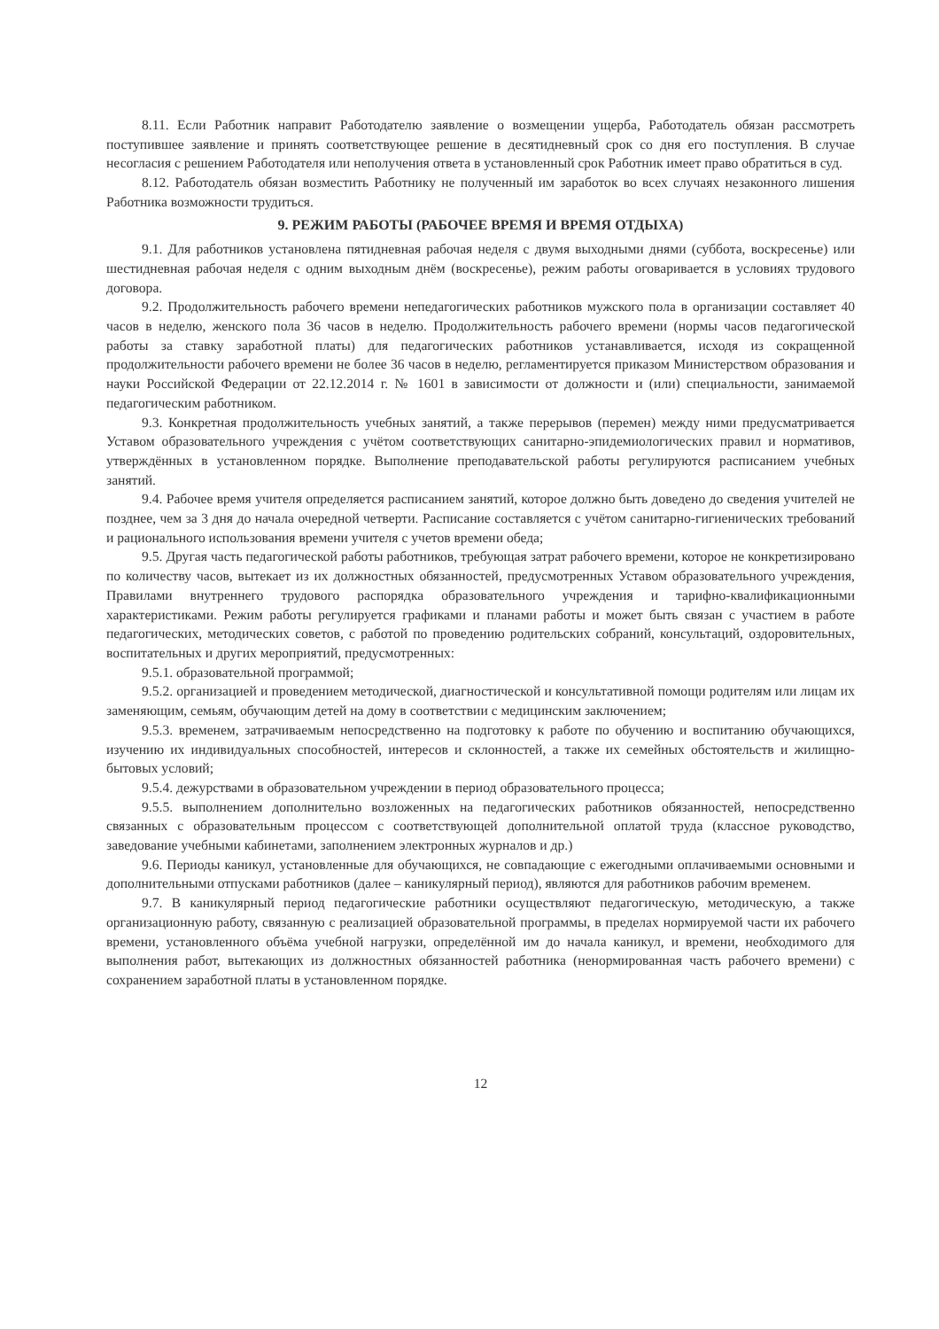8.11. Если Работник направит Работодателю заявление о возмещении ущерба, Работодатель обязан рассмотреть поступившее заявление и принять соответствующее решение в десятидневный срок со дня его поступления. В случае несогласия с решением Работодателя или неполучения ответа в установленный срок Работник имеет право обратиться в суд.
8.12. Работодатель обязан возместить Работнику не полученный им заработок во всех случаях незаконного лишения Работника возможности трудиться.
9. РЕЖИМ РАБОТЫ (РАБОЧЕЕ ВРЕМЯ И ВРЕМЯ ОТДЫХА)
9.1. Для работников установлена пятидневная рабочая неделя с двумя выходными днями (суббота, воскресенье) или шестидневная рабочая неделя с одним выходным днём (воскресенье), режим работы оговаривается в условиях трудового договора.
9.2. Продолжительность рабочего времени непедагогических работников мужского пола в организации составляет 40 часов в неделю, женского пола 36 часов в неделю. Продолжительность рабочего времени (нормы часов педагогической работы за ставку заработной платы) для педагогических работников устанавливается, исходя из сокращенной продолжительности рабочего времени не более 36 часов в неделю, регламентируется приказом Министерством образования и науки Российской Федерации от 22.12.2014 г. № 1601 в зависимости от должности и (или) специальности, занимаемой педагогическим работником.
9.3. Конкретная продолжительность учебных занятий, а также перерывов (перемен) между ними предусматривается Уставом образовательного учреждения с учётом соответствующих санитарно-эпидемиологических правил и нормативов, утверждённых в установленном порядке. Выполнение преподавательской работы регулируются расписанием учебных занятий.
9.4. Рабочее время учителя определяется расписанием занятий, которое должно быть доведено до сведения учителей не позднее, чем за 3 дня до начала очередной четверти. Расписание составляется с учётом санитарно-гигиенических требований и рационального использования времени учителя с учетов времени обеда;
9.5. Другая часть педагогической работы работников, требующая затрат рабочего времени, которое не конкретизировано по количеству часов, вытекает из их должностных обязанностей, предусмотренных Уставом образовательного учреждения, Правилами внутреннего трудового распорядка образовательного учреждения и тарифно-квалификационными характеристиками. Режим работы регулируется графиками и планами работы и может быть связан с участием в работе педагогических, методических советов, с работой по проведению родительских собраний, консультаций, оздоровительных, воспитательных и других мероприятий, предусмотренных:
9.5.1. образовательной программой;
9.5.2. организацией и проведением методической, диагностической и консультативной помощи родителям или лицам их заменяющим, семьям, обучающим детей на дому в соответствии с медицинским заключением;
9.5.3. временем, затрачиваемым непосредственно на подготовку к работе по обучению и воспитанию обучающихся, изучению их индивидуальных способностей, интересов и склонностей, а также их семейных обстоятельств и жилищно-бытовых условий;
9.5.4. дежурствами в образовательном учреждении в период образовательного процесса;
9.5.5. выполнением дополнительно возложенных на педагогических работников обязанностей, непосредственно связанных с образовательным процессом с соответствующей дополнительной оплатой труда (классное руководство, заведование учебными кабинетами, заполнением электронных журналов и др.)
9.6. Периоды каникул, установленные для обучающихся, не совпадающие с ежегодными оплачиваемыми основными и дополнительными отпусками работников (далее – каникулярный период), являются для работников рабочим временем.
9.7. В каникулярный период педагогические работники осуществляют педагогическую, методическую, а также организационную работу, связанную с реализацией образовательной программы, в пределах нормируемой части их рабочего времени, установленного объёма учебной нагрузки, определённой им до начала каникул, и времени, необходимого для выполнения работ, вытекающих из должностных обязанностей работника (ненормированная часть рабочего времени) с сохранением заработной платы в установленном порядке.
12